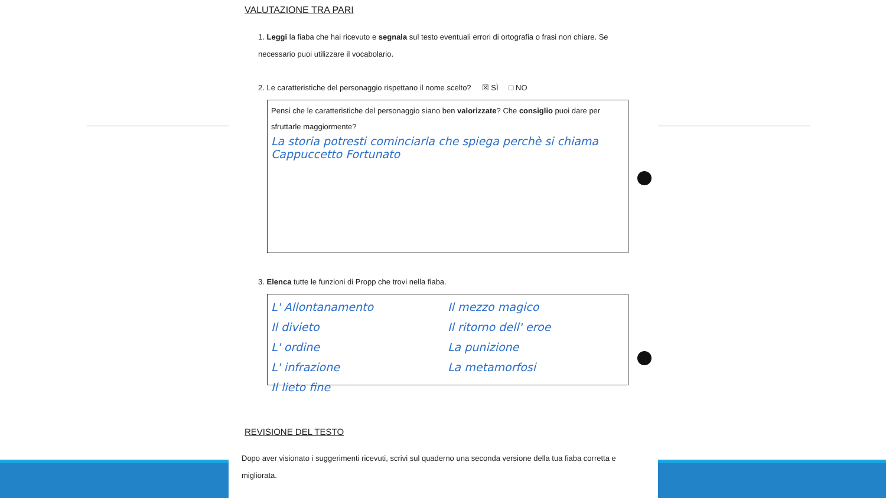VALUTAZIONE TRA PARI
1. Leggi la fiaba che hai ricevuto e segnala sul testo eventuali errori di ortografia o frasi non chiare. Se necessario puoi utilizzare il vocabolario.
2. Le caratteristiche del personaggio rispettano il nome scelto? ☒ SÌ □ NO
Pensi che le caratteristiche del personaggio siano ben valorizzate? Che consiglio puoi dare per sfruttarle maggiormente?
La storia potresti cominciarla che spiega perchè si chiama Cappuccetto Fortunato
3. Elenca tutte le funzioni di Propp che trovi nella fiaba.
L' Allontanamento
Il divieto
L' ordine
L' infrazione
Il lieto fine
Il mezzo magico
Il ritorno dell' eroe
La punizione
La metamorfosi
REVISIONE DEL TESTO
Dopo aver visionato i suggerimenti ricevuti, scrivi sul quaderno una seconda versione della tua fiaba corretta e migliorata.